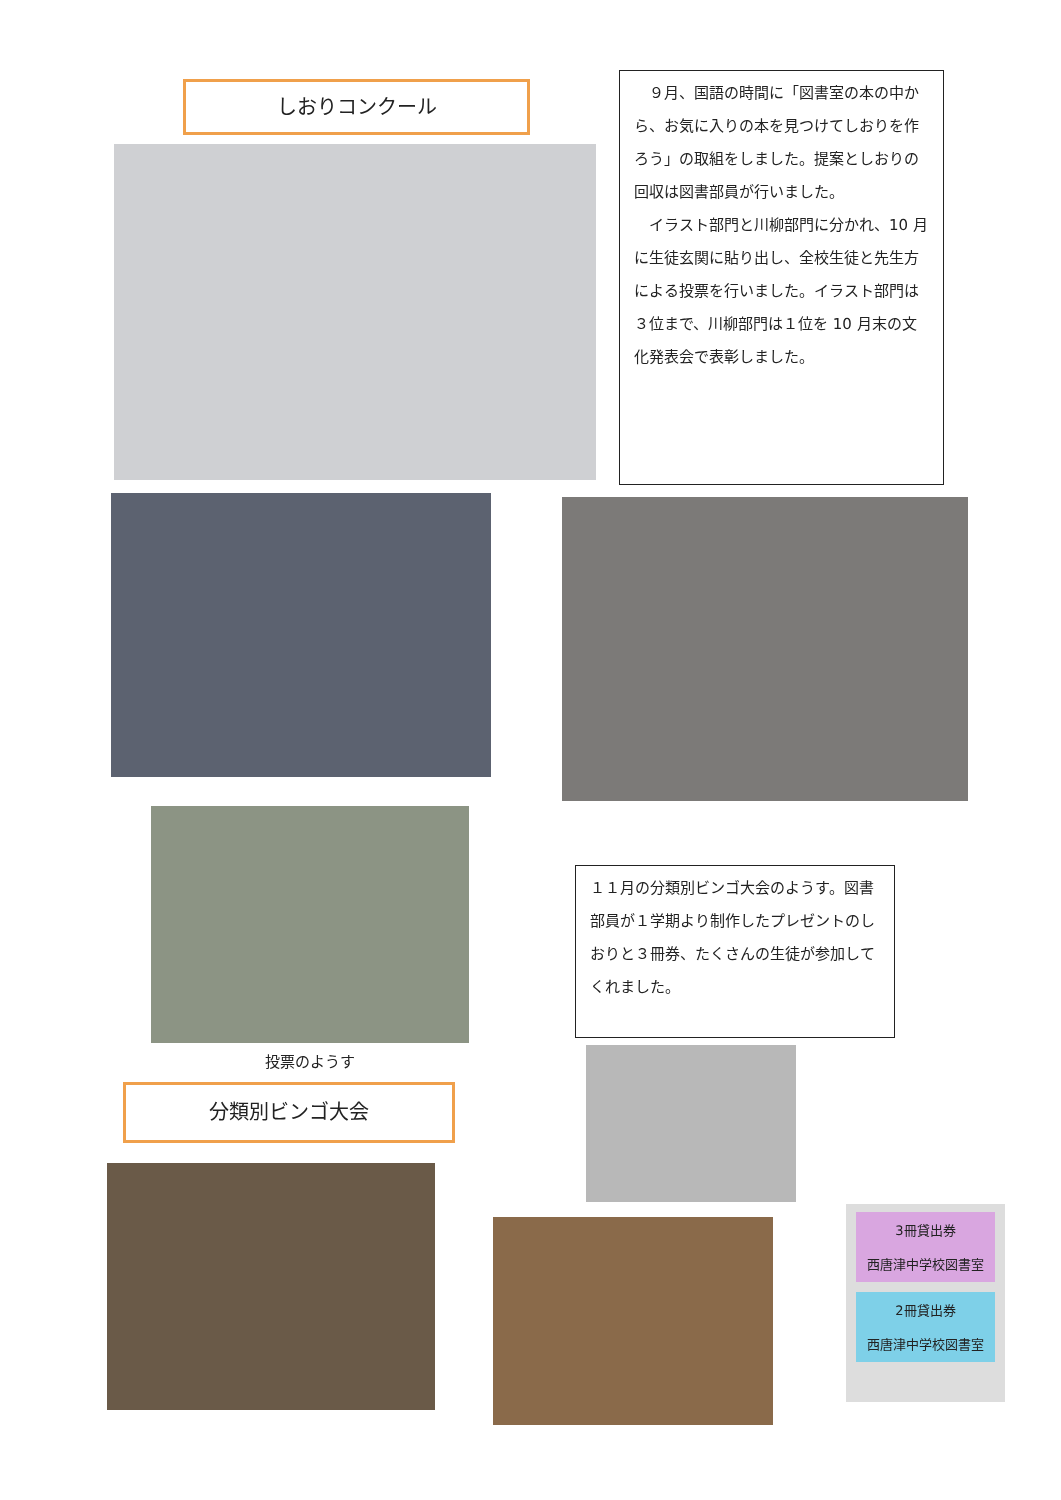しおりコンクール
　９月、国語の時間に「図書室の本の中から、お気に入りの本を見つけてしおりを作ろう」の取組をしました。提案としおりの回収は図書部員が行いました。
　イラスト部門と川柳部門に分かれ、10 月に生徒玄関に貼り出し、全校生徒と先生方による投票を行いました。イラスト部門は３位まで、川柳部門は１位を 10 月末の文化発表会で表彰しました。
投票のようす
１１月の分類別ビンゴ大会のようす。図書部員が１学期より制作したプレゼントのしおりと３冊券、たくさんの生徒が参加してくれました。
分類別ビンゴ大会
3冊貸出券
西唐津中学校図書室
2冊貸出券
西唐津中学校図書室